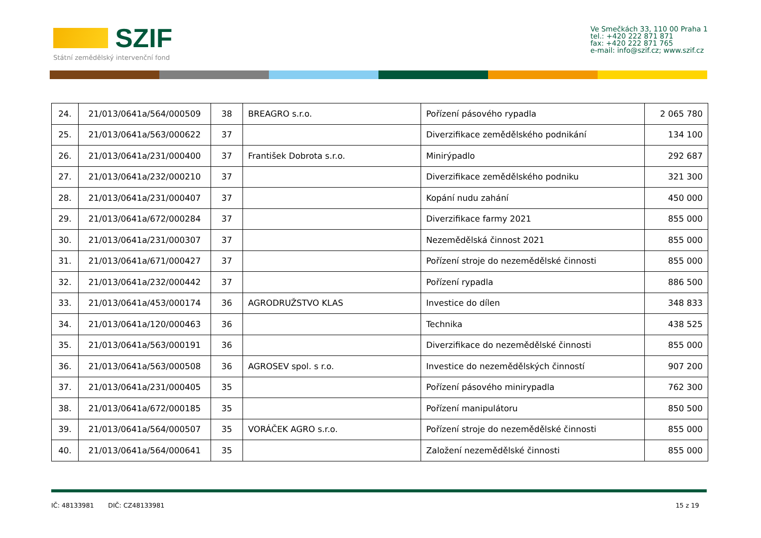SZIF
Státní zemědělský intervenční fond
Ve Smečkách 33, 110 00 Praha 1
tel.: +420 222 871 871
fax: +420 222 871 765
e-mail: info@szif.cz; www.szif.cz
| 24. | 21/013/0641a/564/000509 | 38 | BREAGRO s.r.o. | Pořízení pásového rypadla | 2 065 780 |
| 25. | 21/013/0641a/563/000622 | 37 | | Diverzifikace zemědělského podnikání | 134 100 |
| 26. | 21/013/0641a/231/000400 | 37 | František Dobrota s.r.o. | Minirýpadlo | 292 687 |
| 27. | 21/013/0641a/232/000210 | 37 | | Diverzifikace zemědělského podniku | 321 300 |
| 28. | 21/013/0641a/231/000407 | 37 | | Kopání nudu zahání | 450 000 |
| 29. | 21/013/0641a/672/000284 | 37 | | Diverzifikace farmy 2021 | 855 000 |
| 30. | 21/013/0641a/231/000307 | 37 | | Nezemědělská činnost 2021 | 855 000 |
| 31. | 21/013/0641a/671/000427 | 37 | | Pořízení stroje do nezemědělské činnosti | 855 000 |
| 32. | 21/013/0641a/232/000442 | 37 | | Pořízení rypadla | 886 500 |
| 33. | 21/013/0641a/453/000174 | 36 | AGRODRUŽSTVO KLAS | Investice do dílen | 348 833 |
| 34. | 21/013/0641a/120/000463 | 36 | | Technika | 438 525 |
| 35. | 21/013/0641a/563/000191 | 36 | | Diverzifikace do nezemědělské činnosti | 855 000 |
| 36. | 21/013/0641a/563/000508 | 36 | AGROSEV spol. s r.o. | Investice do nezemědělských činností | 907 200 |
| 37. | 21/013/0641a/231/000405 | 35 | | Pořízení pásového minirypadla | 762 300 |
| 38. | 21/013/0641a/672/000185 | 35 | | Pořízení manipulátoru | 850 500 |
| 39. | 21/013/0641a/564/000507 | 35 | VORÁČEK AGRO s.r.o. | Pořízení stroje do nezemědělské činnosti | 855 000 |
| 40. | 21/013/0641a/564/000641 | 35 | | Založení nezemědělské činnosti | 855 000 |
IČ: 48133981 DIČ: CZ48133981 15 z 19